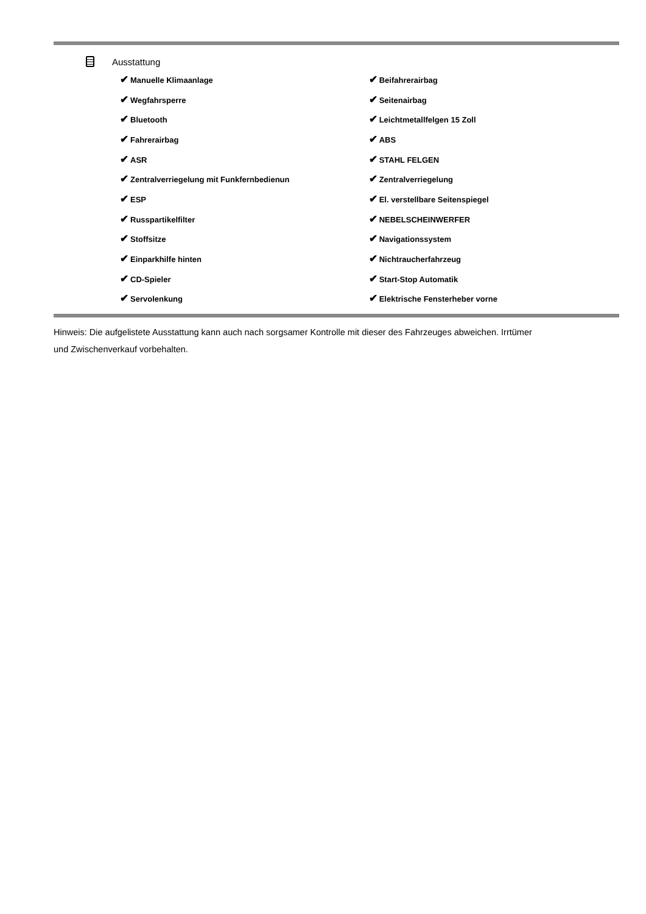Ausstattung
| ✔ Manuelle Klimaanlage | ✔ Beifahrerairbag |
| ✔ Wegfahrsperre | ✔ Seitenairbag |
| ✔ Bluetooth | ✔ Leichtmetallfelgen 15 Zoll |
| ✔ Fahrerairbag | ✔ ABS |
| ✔ ASR | ✔ STAHL FELGEN |
| ✔ Zentralverriegelung mit Funkfernbedienun | ✔ Zentralverriegelung |
| ✔ ESP | ✔ El. verstellbare Seitenspiegel |
| ✔ Russpartikelfilter | ✔ NEBELSCHEINWERFER |
| ✔ Stoffsitze | ✔ Navigationssystem |
| ✔ Einparkhilfe hinten | ✔ Nichtraucherfahrzeug |
| ✔ CD-Spieler | ✔ Start-Stop Automatik |
| ✔ Servolenkung | ✔ Elektrische Fensterheber vorne |
Hinweis: Die aufgelistete Ausstattung kann auch nach sorgsamer Kontrolle mit dieser des Fahrzeuges abweichen. Irrtümer und Zwischenverkauf vorbehalten.